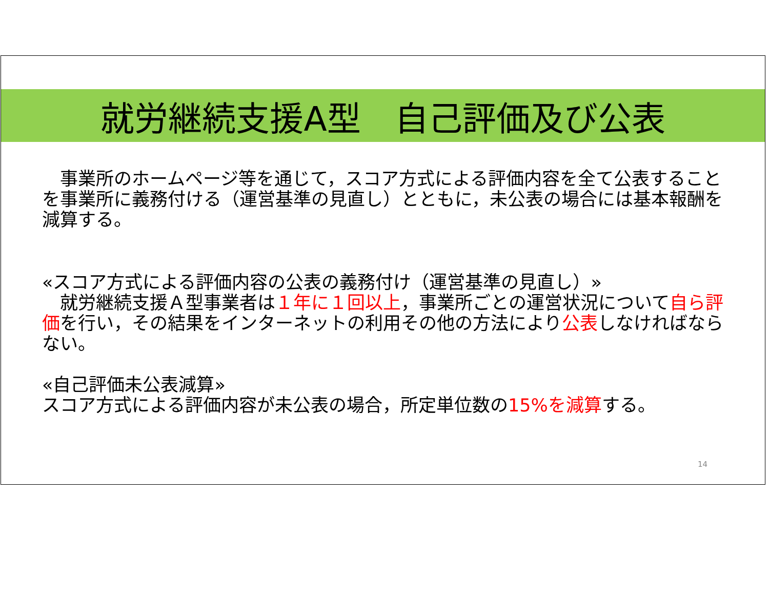就労継続支援A型　自己評価及び公表
　事業所のホームページ等を通じて，スコア方式による評価内容を全て公表することを事業所に義務付ける（運営基準の見直し）とともに，未公表の場合には基本報酬を減算する。
«スコア方式による評価内容の公表の義務付け（運営基準の見直し）»
　就労継続支援Ａ型事業者は１年に１回以上，事業所ごとの運営状況について自ら評価を行い，その結果をインターネットの利用その他の方法により公表しなければならない。
«自己評価未公表減算»
スコア方式による評価内容が未公表の場合，所定単位数の15%を減算する。
14